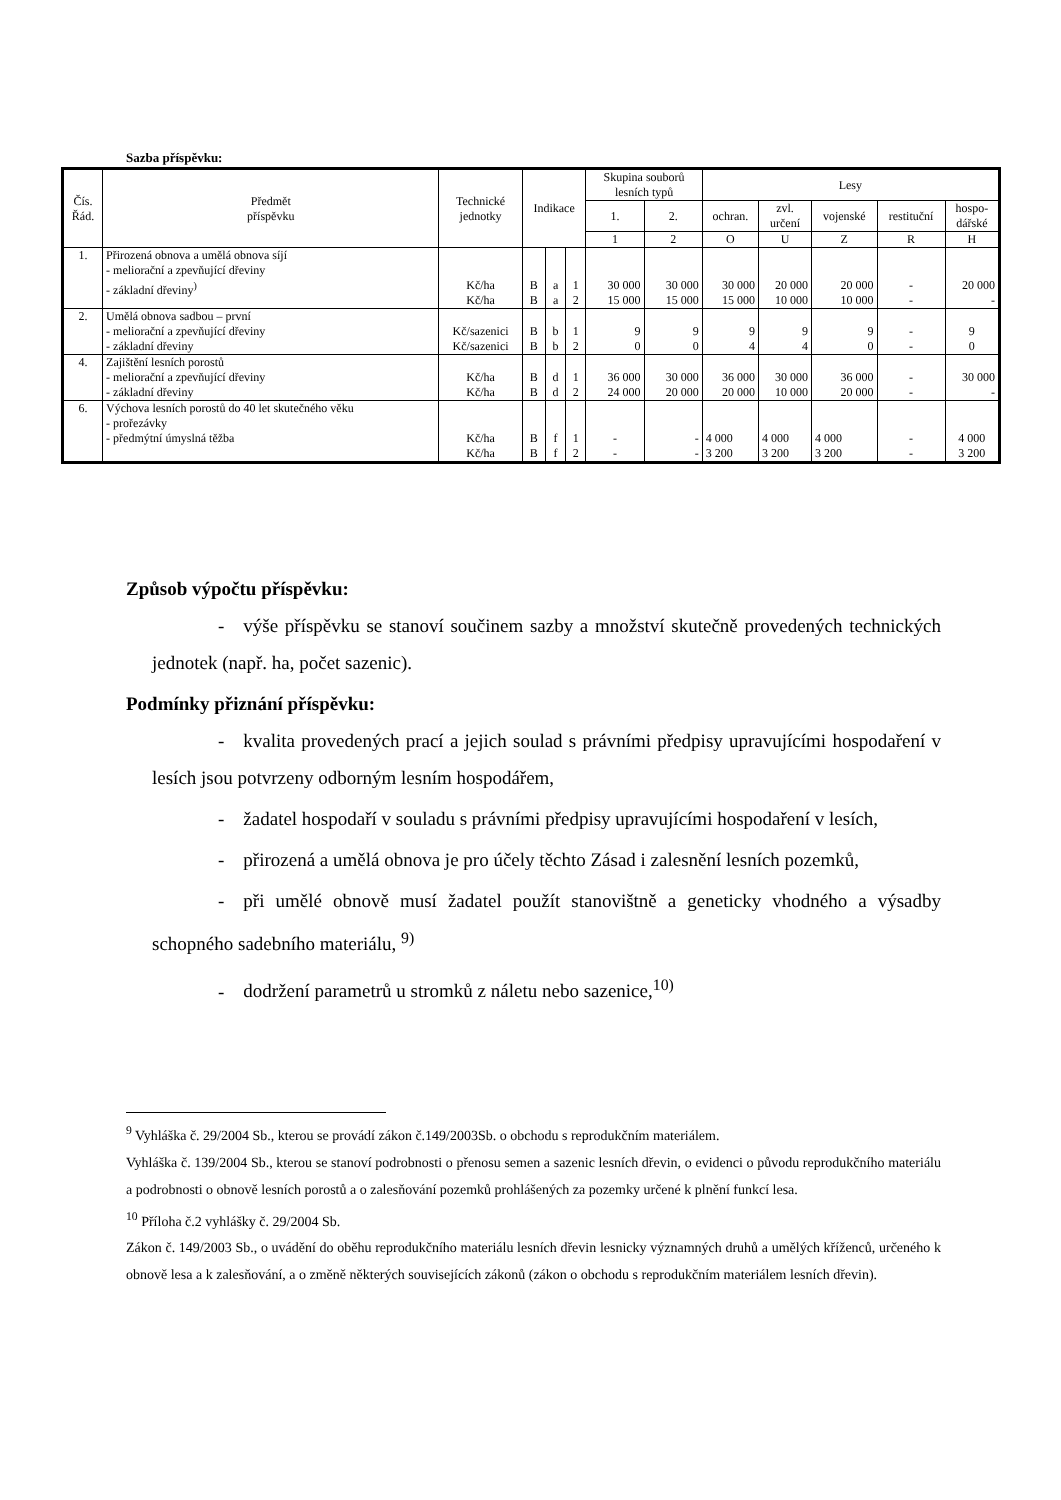Sazba příspěvku:
| Čís. Řád. | Předmět příspěvku | Technické jednotky | Indikace | | | Skupina souborů lesních typů | | Lesy | | | | |
| --- | --- | --- | --- | --- | --- | --- | --- | --- | --- | --- | --- | --- |
| | | | | | | 1. | 2. | ochran. | zvl. určení | vojenské | restituční | hospo- dářské |
| | | | | | | 1 | 2 | O | U | Z | R | H |
| 1. | Přirozená obnova a umělá obnova síjí - meliorační a zpevňující dřeviny - základní dřeviny<sup>)</sup> | Kč/ha Kč/ha | B B | a a | 1 2 | 30 000 15 000 | 30 000 15 000 | 30 000 15 000 | 20 000 10 000 | 20 000 10 000 | - - | 20 000 - |
| 2. | Umělá obnova sadbou – první - meliorační a zpevňující dřeviny - základní dřeviny | Kč/sazenici Kč/sazenici | B B | b b | 1 2 | 9 0 | 9 0 | 9 4 | 9 4 | 9 0 | - - | 9 0 |
| 4. | Zajištění lesních porostů - meliorační a zpevňující dřeviny - základní dřeviny | Kč/ha Kč/ha | B B | d d | 1 2 | 36 000 24 000 | 30 000 20 000 | 36 000 20 000 | 30 000 10 000 | 36 000 20 000 | - - | 30 000 - |
| 6. | Výchova lesních porostů do 40 let skutečného věku - prořezávky - předmýtní úmyslná těžba | Kč/ha Kč/ha | B B | f f | 1 2 | - - | - - | 4 000 3 200 | 4 000 3 200 | 4 000 3 200 | - - | 4 000 3 200 |
Způsob výpočtu příspěvku:
- výše příspěvku se stanoví součinem sazby a množství skutečně provedených technických jednotek (např. ha, počet sazenic).
Podmínky přiznání příspěvku:
- kvalita provedených prací a jejich soulad s právními předpisy upravujícími hospodaření v lesích jsou potvrzeny odborným lesním hospodářem,
- žadatel hospodaří v souladu s právními předpisy upravujícími hospodaření v lesích,
- přirozená a umělá obnova je pro účely těchto Zásad i zalesnění lesních pozemků,
- při umělé obnově musí žadatel použít stanovištně a geneticky vhodného a výsadby schopného sadebního materiálu, <sup>9)</sup>
- dodržení parametrů u stromků z náletu nebo sazenice,<sup>10)</sup>
<sup>9</sup> Vyhláška č. 29/2004 Sb., kterou se provádí zákon č.149/2003Sb. o obchodu s reprodukčním materiálem.
Vyhláška č. 139/2004 Sb., kterou se stanoví podrobnosti o přenosu semen a sazenic lesních dřevin, o evidenci o původu reprodukčního materiálu a podrobnosti o obnově lesních porostů a o zalesňování pozemků prohlášených za pozemky určené k plnění funkcí lesa.
<sup>10</sup> Příloha č.2 vyhlášky č. 29/2004 Sb.
Zákon č. 149/2003 Sb., o uvádění do oběhu reprodukčního materiálu lesních dřevin lesnicky významných druhů a umělých kříženců, určeného k obnově lesa a k zalesňování, a o změně některých souvisejících zákonů (zákon o obchodu s reprodukčním materiálem lesních dřevin).